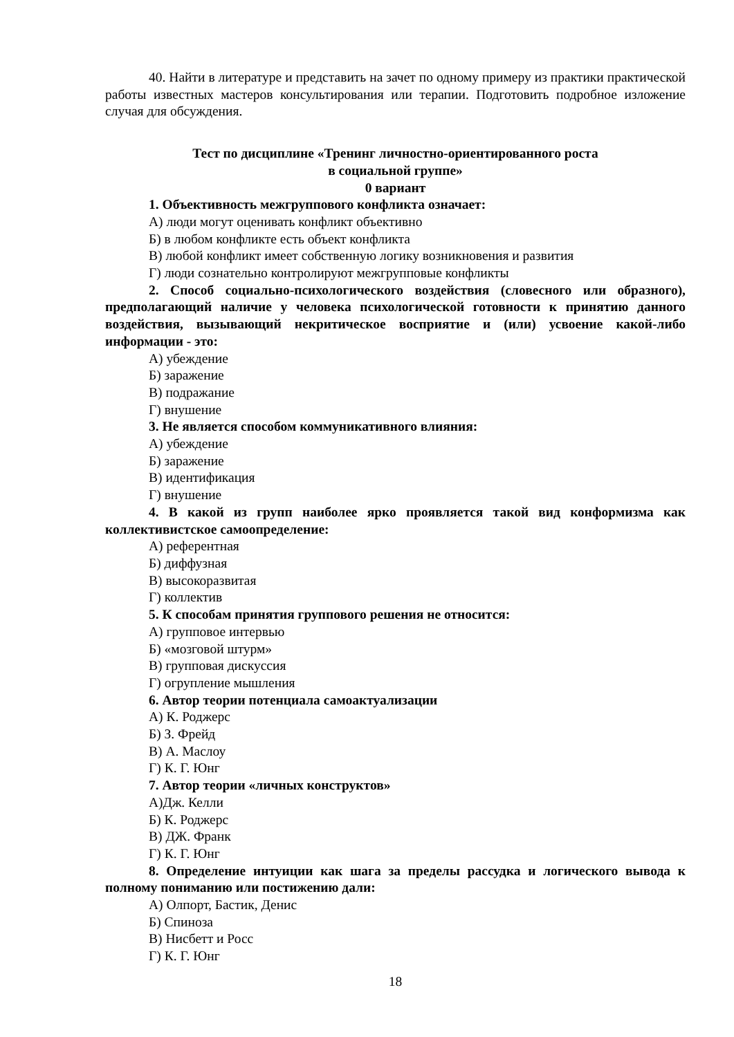40. Найти в литературе и представить на зачет по одному примеру из практики практической работы известных мастеров консультирования или терапии. Подготовить подробное изложение случая для обсуждения.
Тест по дисциплине «Тренинг личностно-ориентированного роста
в социальной группе»
0 вариант
1. Объективность межгруппового конфликта означает:
А) люди могут оценивать конфликт объективно
Б) в любом конфликте есть объект конфликта
В) любой конфликт имеет собственную логику возникновения и развития
Г) люди сознательно контролируют межгрупповые конфликты
2. Способ социально-психологического воздействия (словесного или образного), предполагающий наличие у человека психологической готовности к принятию данного воздействия, вызывающий некритическое восприятие и (или) усвоение какой-либо информации - это:
А) убеждение
Б) заражение
В) подражание
Г) внушение
3. Не является способом коммуникативного влияния:
А) убеждение
Б) заражение
В) идентификация
Г) внушение
4. В какой из групп наиболее ярко проявляется такой вид конформизма как коллективистское самоопределение:
А) референтная
Б) диффузная
В) высокоразвитая
Г) коллектив
5. К способам принятия группового решения не относится:
А) групповое интервью
Б) «мозговой штурм»
В) групповая дискуссия
Г) огрупление мышления
6. Автор теории потенциала самоактуализации
А) К. Роджерс
Б) З. Фрейд
В) А. Маслоу
Г) К. Г. Юнг
7. Автор теории «личных конструктов»
А)Дж. Келли
Б) К. Роджерс
В) ДЖ. Франк
Г) К. Г. Юнг
8. Определение интуиции как шага за пределы рассудка и логического вывода к полному пониманию или постижению дали:
А) Олпорт, Бастик, Денис
Б) Спиноза
В) Нисбетт и Росс
Г) К. Г. Юнг
18